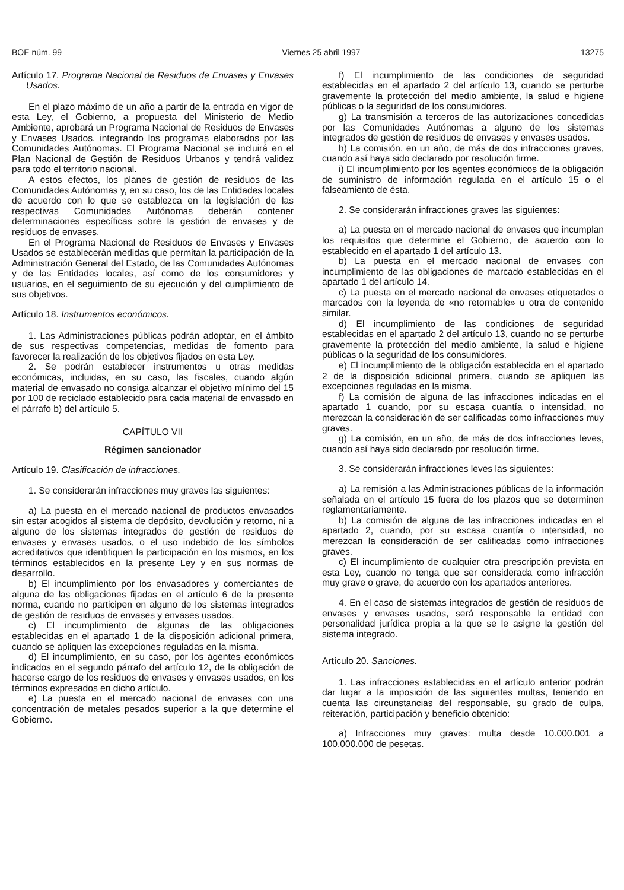BOE núm. 99 Viernes 25 abril 1997 13275
Artículo 17. Programa Nacional de Residuos de Envases y Envases Usados.
En el plazo máximo de un año a partir de la entrada en vigor de esta Ley, el Gobierno, a propuesta del Ministerio de Medio Ambiente, aprobará un Programa Nacional de Residuos de Envases y Envases Usados, integrando los programas elaborados por las Comunidades Autónomas. El Programa Nacional se incluirá en el Plan Nacional de Gestión de Residuos Urbanos y tendrá validez para todo el territorio nacional.
A estos efectos, los planes de gestión de residuos de las Comunidades Autónomas y, en su caso, los de las Entidades locales de acuerdo con lo que se establezca en la legislación de las respectivas Comunidades Autónomas deberán contener determinaciones específicas sobre la gestión de envases y de residuos de envases.
En el Programa Nacional de Residuos de Envases y Envases Usados se establecerán medidas que permitan la participación de la Administración General del Estado, de las Comunidades Autónomas y de las Entidades locales, así como de los consumidores y usuarios, en el seguimiento de su ejecución y del cumplimiento de sus objetivos.
Artículo 18. Instrumentos económicos.
1. Las Administraciones públicas podrán adoptar, en el ámbito de sus respectivas competencias, medidas de fomento para favorecer la realización de los objetivos fijados en esta Ley.
2. Se podrán establecer instrumentos u otras medidas económicas, incluidas, en su caso, las fiscales, cuando algún material de envasado no consiga alcanzar el objetivo mínimo del 15 por 100 de reciclado establecido para cada material de envasado en el párrafo b) del artículo 5.
CAPÍTULO VII
Régimen sancionador
Artículo 19. Clasificación de infracciones.
1. Se considerarán infracciones muy graves las siguientes:
a) La puesta en el mercado nacional de productos envasados sin estar acogidos al sistema de depósito, devolución y retorno, ni a alguno de los sistemas integrados de gestión de residuos de envases y envases usados, o el uso indebido de los símbolos acreditativos que identifiquen la participación en los mismos, en los términos establecidos en la presente Ley y en sus normas de desarrollo.
b) El incumplimiento por los envasadores y comerciantes de alguna de las obligaciones fijadas en el artículo 6 de la presente norma, cuando no participen en alguno de los sistemas integrados de gestión de residuos de envases y envases usados.
c) El incumplimiento de algunas de las obligaciones establecidas en el apartado 1 de la disposición adicional primera, cuando se apliquen las excepciones reguladas en la misma.
d) El incumplimiento, en su caso, por los agentes económicos indicados en el segundo párrafo del artículo 12, de la obligación de hacerse cargo de los residuos de envases y envases usados, en los términos expresados en dicho artículo.
e) La puesta en el mercado nacional de envases con una concentración de metales pesados superior a la que determine el Gobierno.
f) El incumplimiento de las condiciones de seguridad establecidas en el apartado 2 del artículo 13, cuando se perturbe gravemente la protección del medio ambiente, la salud e higiene públicas o la seguridad de los consumidores.
g) La transmisión a terceros de las autorizaciones concedidas por las Comunidades Autónomas a alguno de los sistemas integrados de gestión de residuos de envases y envases usados.
h) La comisión, en un año, de más de dos infracciones graves, cuando así haya sido declarado por resolución firme.
i) El incumplimiento por los agentes económicos de la obligación de suministro de información regulada en el artículo 15 o el falseamiento de ésta.
2. Se considerarán infracciones graves las siguientes:
a) La puesta en el mercado nacional de envases que incumplan los requisitos que determine el Gobierno, de acuerdo con lo establecido en el apartado 1 del artículo 13.
b) La puesta en el mercado nacional de envases con incumplimiento de las obligaciones de marcado establecidas en el apartado 1 del artículo 14.
c) La puesta en el mercado nacional de envases etiquetados o marcados con la leyenda de «no retornable» u otra de contenido similar.
d) El incumplimiento de las condiciones de seguridad establecidas en el apartado 2 del artículo 13, cuando no se perturbe gravemente la protección del medio ambiente, la salud e higiene públicas o la seguridad de los consumidores.
e) El incumplimiento de la obligación establecida en el apartado 2 de la disposición adicional primera, cuando se apliquen las excepciones reguladas en la misma.
f) La comisión de alguna de las infracciones indicadas en el apartado 1 cuando, por su escasa cuantía o intensidad, no merezcan la consideración de ser calificadas como infracciones muy graves.
g) La comisión, en un año, de más de dos infracciones leves, cuando así haya sido declarado por resolución firme.
3. Se considerarán infracciones leves las siguientes:
a) La remisión a las Administraciones públicas de la información señalada en el artículo 15 fuera de los plazos que se determinen reglamentariamente.
b) La comisión de alguna de las infracciones indicadas en el apartado 2, cuando, por su escasa cuantía o intensidad, no merezcan la consideración de ser calificadas como infracciones graves.
c) El incumplimiento de cualquier otra prescripción prevista en esta Ley, cuando no tenga que ser considerada como infracción muy grave o grave, de acuerdo con los apartados anteriores.
4. En el caso de sistemas integrados de gestión de residuos de envases y envases usados, será responsable la entidad con personalidad jurídica propia a la que se le asigne la gestión del sistema integrado.
Artículo 20. Sanciones.
1. Las infracciones establecidas en el artículo anterior podrán dar lugar a la imposición de las siguientes multas, teniendo en cuenta las circunstancias del responsable, su grado de culpa, reiteración, participación y beneficio obtenido:
a) Infracciones muy graves: multa desde 10.000.001 a 100.000.000 de pesetas.